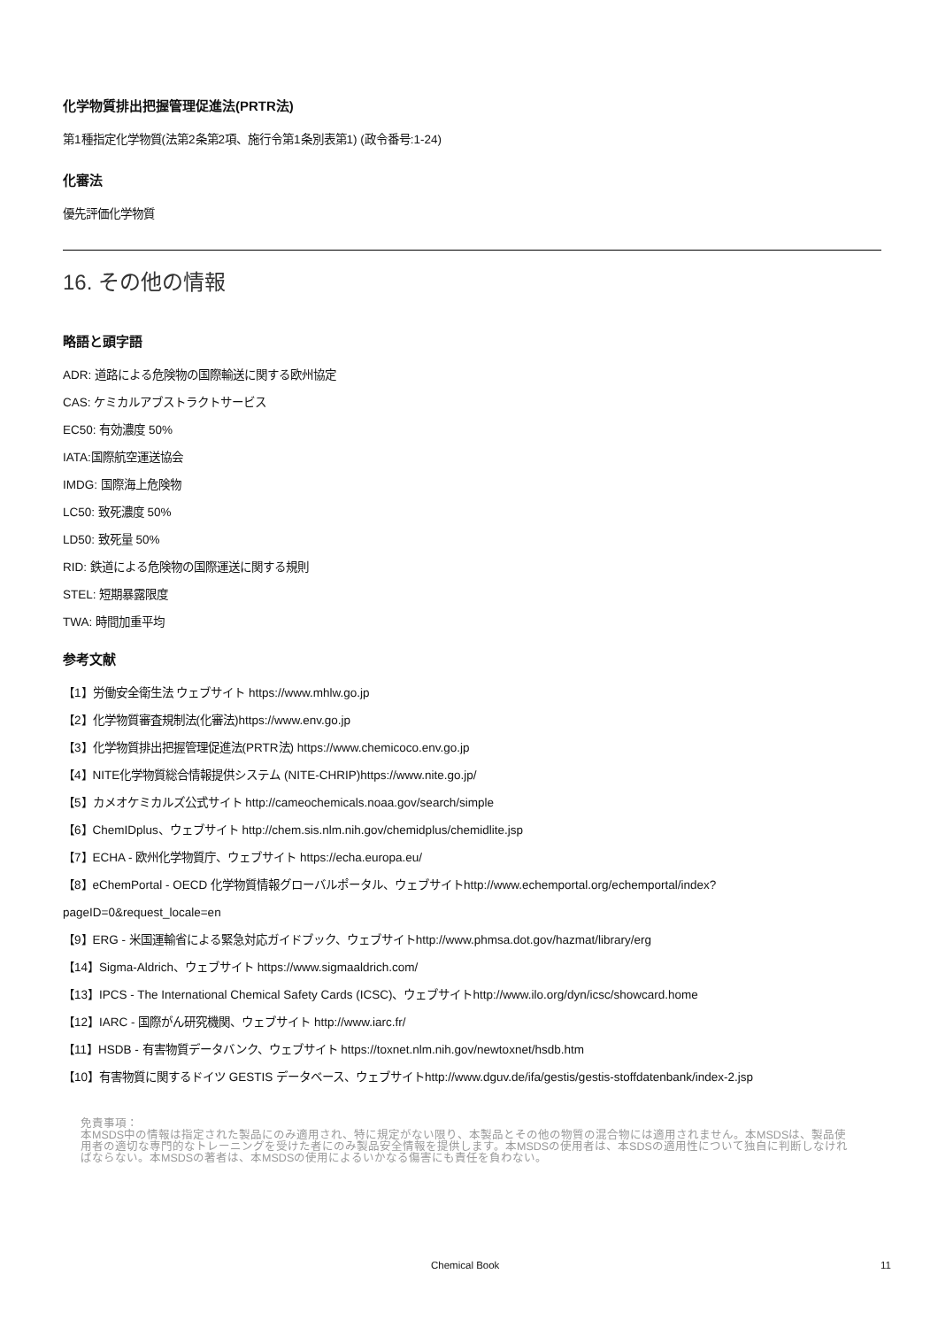化学物質排出把握管理促進法(PRTR法)
第1種指定化学物質(法第2条第2項、施行令第1条別表第1) (政令番号:1-24)
化審法
優先評価化学物質
16. その他の情報
略語と頭字語
ADR: 道路による危険物の国際輸送に関する欧州協定
CAS: ケミカルアブストラクトサービス
EC50: 有効濃度 50%
IATA:国際航空運送協会
IMDG: 国際海上危険物
LC50: 致死濃度 50%
LD50: 致死量 50%
RID: 鉄道による危険物の国際運送に関する規則
STEL: 短期暴露限度
TWA: 時間加重平均
参考文献
【1】労働安全衛生法 ウェブサイト https://www.mhlw.go.jp
【2】化学物質審査規制法(化審法)https://www.env.go.jp
【3】化学物質排出把握管理促進法(PRTR法) https://www.chemicoco.env.go.jp
【4】NITE化学物質総合情報提供システム (NITE-CHRIP)https://www.nite.go.jp/
【5】カメオケミカルズ公式サイト http://cameochemicals.noaa.gov/search/simple
【6】ChemIDplus、ウェブサイト http://chem.sis.nlm.nih.gov/chemidplus/chemidlite.jsp
【7】ECHA - 欧州化学物質庁、ウェブサイト https://echa.europa.eu/
【8】eChemPortal - OECD 化学物質情報グローバルポータル、ウェブサイトhttp://www.echemportal.org/echemportal/index?
pageID=0&request_locale=en
【9】ERG - 米国運輸省による緊急対応ガイドブック、ウェブサイトhttp://www.phmsa.dot.gov/hazmat/library/erg
【14】Sigma-Aldrich、ウェブサイト https://www.sigmaaldrich.com/
【13】IPCS - The International Chemical Safety Cards (ICSC)、ウェブサイトhttp://www.ilo.org/dyn/icsc/showcard.home
【12】IARC - 国際がん研究機関、ウェブサイト http://www.iarc.fr/
【11】HSDB - 有害物質データバンク、ウェブサイト https://toxnet.nlm.nih.gov/newtoxnet/hsdb.htm
【10】有害物質に関するドイツ GESTIS データベース、ウェブサイトhttp://www.dguv.de/ifa/gestis/gestis-stoffdatenbank/index-2.jsp
免責事項：
本MSDS中の情報は指定された製品にのみ適用され、特に規定がない限り、本製品とその他の物質の混合物には適用されません。本MSDSは、製品使用者の適切な専門的なトレーニングを受けた者にのみ製品安全情報を提供します。本MSDSの使用者は、本SDSの適用性について独自に判断しなければならない。本MSDSの著者は、本MSDSの使用によるいかなる傷害にも責任を負わない。
Chemical Book 11